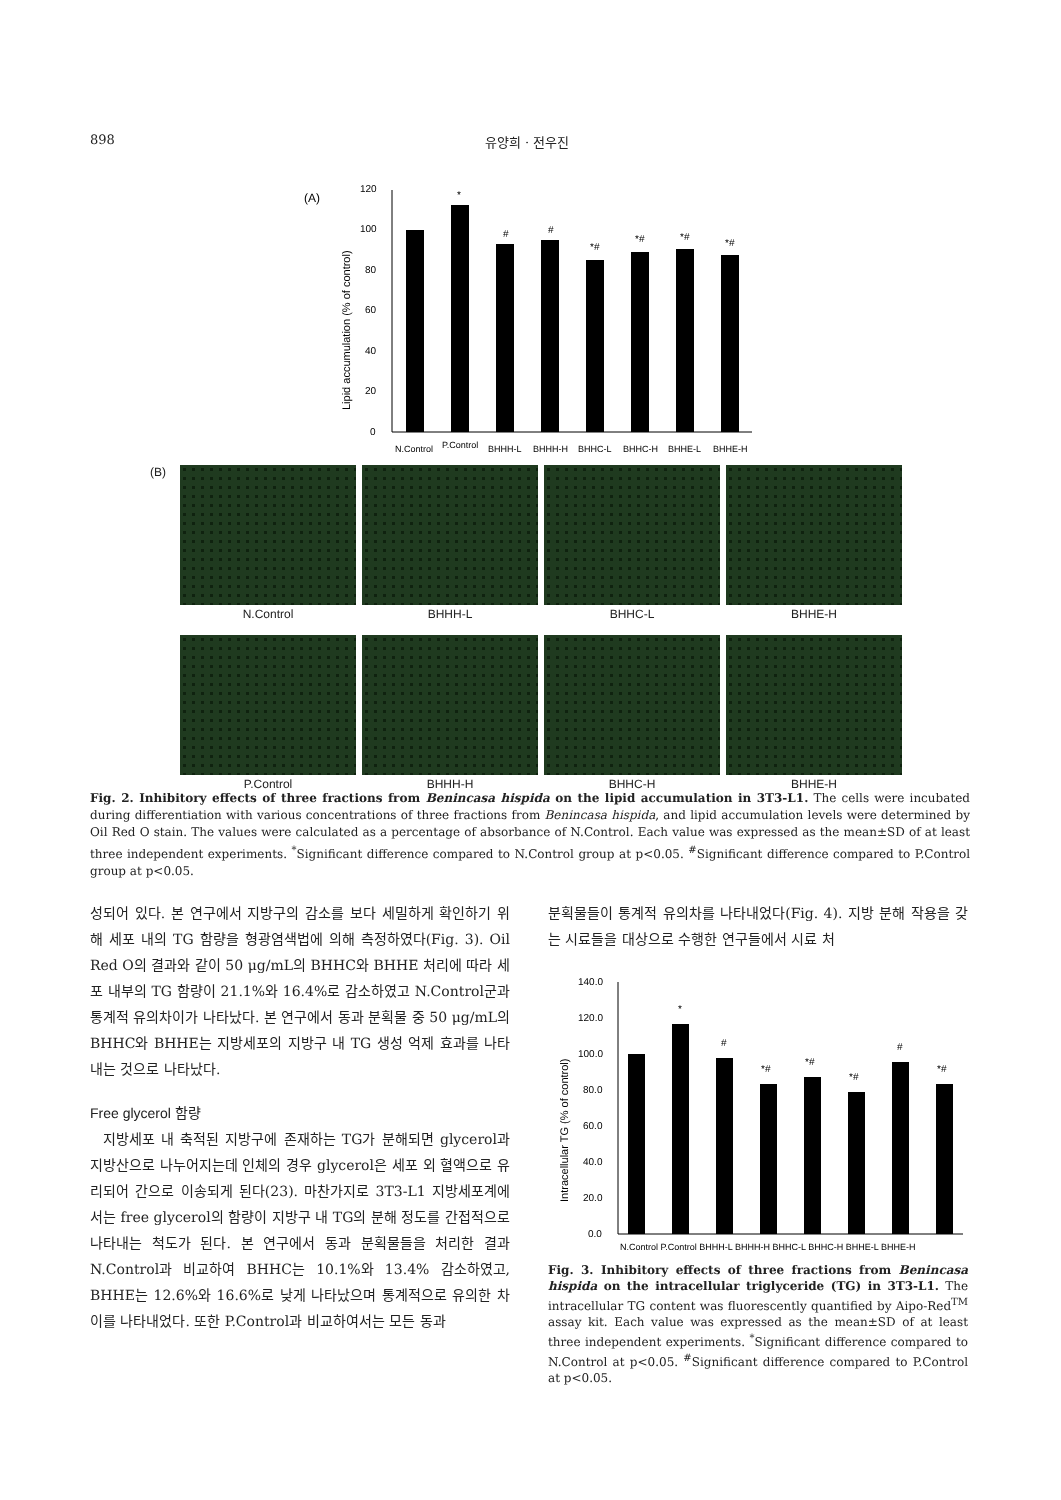898 유양희 · 전우진
(A)
Lipid accumulation (% of control)
0
20
40
60
80
100
120
*
#
#
*#
*#
*#
*#
N.Control
P.Control
BHHH-L
BHHH-H
BHHC-L
BHHC-H
BHHE-L
BHHE-H
(B)
N.Control
BHHH-L
BHHC-L
BHHE-H
P.Control
BHHH-H
BHHC-H
BHHE-H
Fig. 2. Inhibitory effects of three fractions from Benincasa hispida on the lipid accumulation in 3T3-L1. The cells were incubated during differentiation with various concentrations of three fractions from Benincasa hispida, and lipid accumulation levels were determined by Oil Red O stain. The values were calculated as a percentage of absorbance of N.Control. Each value was expressed as the mean±SD of at least three independent experiments. <sup>*</sup>Significant difference compared to N.Control group at p<0.05. <sup>#</sup>Significant difference compared to P.Control group at p<0.05.
성되어 있다. 본 연구에서 지방구의 감소를 보다 세밀하게 확인하기 위해 세포 내의 TG 함량을 형광염색법에 의해 측정하였다(Fig. 3). Oil Red O의 결과와 같이 50 μg/mL의 BHHC와 BHHE 처리에 따라 세포 내부의 TG 함량이 21.1%와 16.4%로 감소하였고 N.Control군과 통계적 유의차이가 나타났다. 본 연구에서 동과 분획물 중 50 μg/mL의 BHHC와 BHHE는 지방세포의 지방구 내 TG 생성 억제 효과를 나타내는 것으로 나타났다.
Free glycerol 함량
지방세포 내 축적된 지방구에 존재하는 TG가 분해되면 glycerol과 지방산으로 나누어지는데 인체의 경우 glycerol은 세포 외 혈액으로 유리되어 간으로 이송되게 된다(23). 마찬가지로 3T3-L1 지방세포계에서는 free glycerol의 함량이 지방구 내 TG의 분해 정도를 간접적으로 나타내는 척도가 된다. 본 연구에서 동과 분획물들을 처리한 결과 N.Control과 비교하여 BHHC는 10.1%와 13.4% 감소하였고, BHHE는 12.6%와 16.6%로 낮게 나타났으며 통계적으로 유의한 차이를 나타내었다. 또한 P.Control과 비교하여서는 모든 동과
분획물들이 통계적 유의차를 나타내었다(Fig. 4). 지방 분해 작용을 갖는 시료들을 대상으로 수행한 연구들에서 시료 처
Intracellular TG (% of control)
0.0
20.0
40.0
60.0
80.0
100.0
120.0
140.0
*
#
*#
*#
*#
#
*#
N.Control P.Control BHHH-L BHHH-H BHHC-L BHHC-H BHHE-L BHHE-H
Fig. 3. Inhibitory effects of three fractions from Benincasa hispida on the intracellular triglyceride (TG) in 3T3-L1. The intracellular TG content was fluorescently quantified by Aipo-Red<sup>TM</sup> assay kit. Each value was expressed as the mean±SD of at least three independent experiments. <sup>*</sup>Significant difference compared to N.Control at p<0.05. <sup>#</sup>Significant difference compared to P.Control at p<0.05.